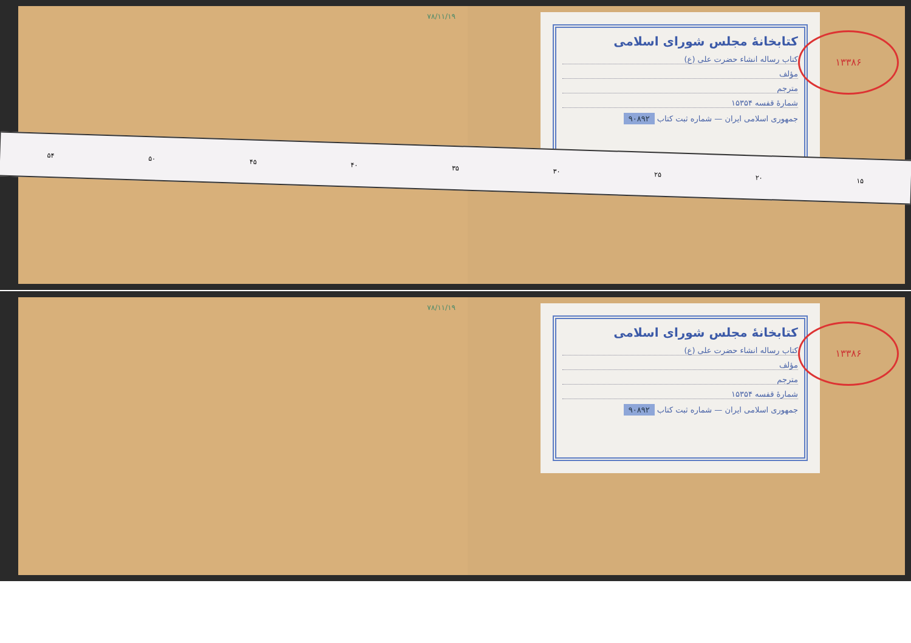۷۸/۱۱/۱۹
کتابخانهٔ مجلس شورای اسلامی
کتاب رساله انشاء حضرت علی (ع)
مؤلف
مترجم
شمارهٔ قفسه ۱۵۳۵۴
جمهوری اسلامی ایران — شماره ثبت کتاب ۹۰۸۹۲
۱۳۳۸۶
۵۴ ۵۰ ۴۵ ۴۰ ۳۵ ۳۰ ۲۵ ۲۰ ۱۵
۷۸/۱۱/۱۹
کتابخانهٔ مجلس شورای اسلامی
کتاب رساله انشاء حضرت علی (ع)
مؤلف
مترجم
شمارهٔ قفسه ۱۵۳۵۴
جمهوری اسلامی ایران — شماره ثبت کتاب ۹۰۸۹۲
۱۳۳۸۶